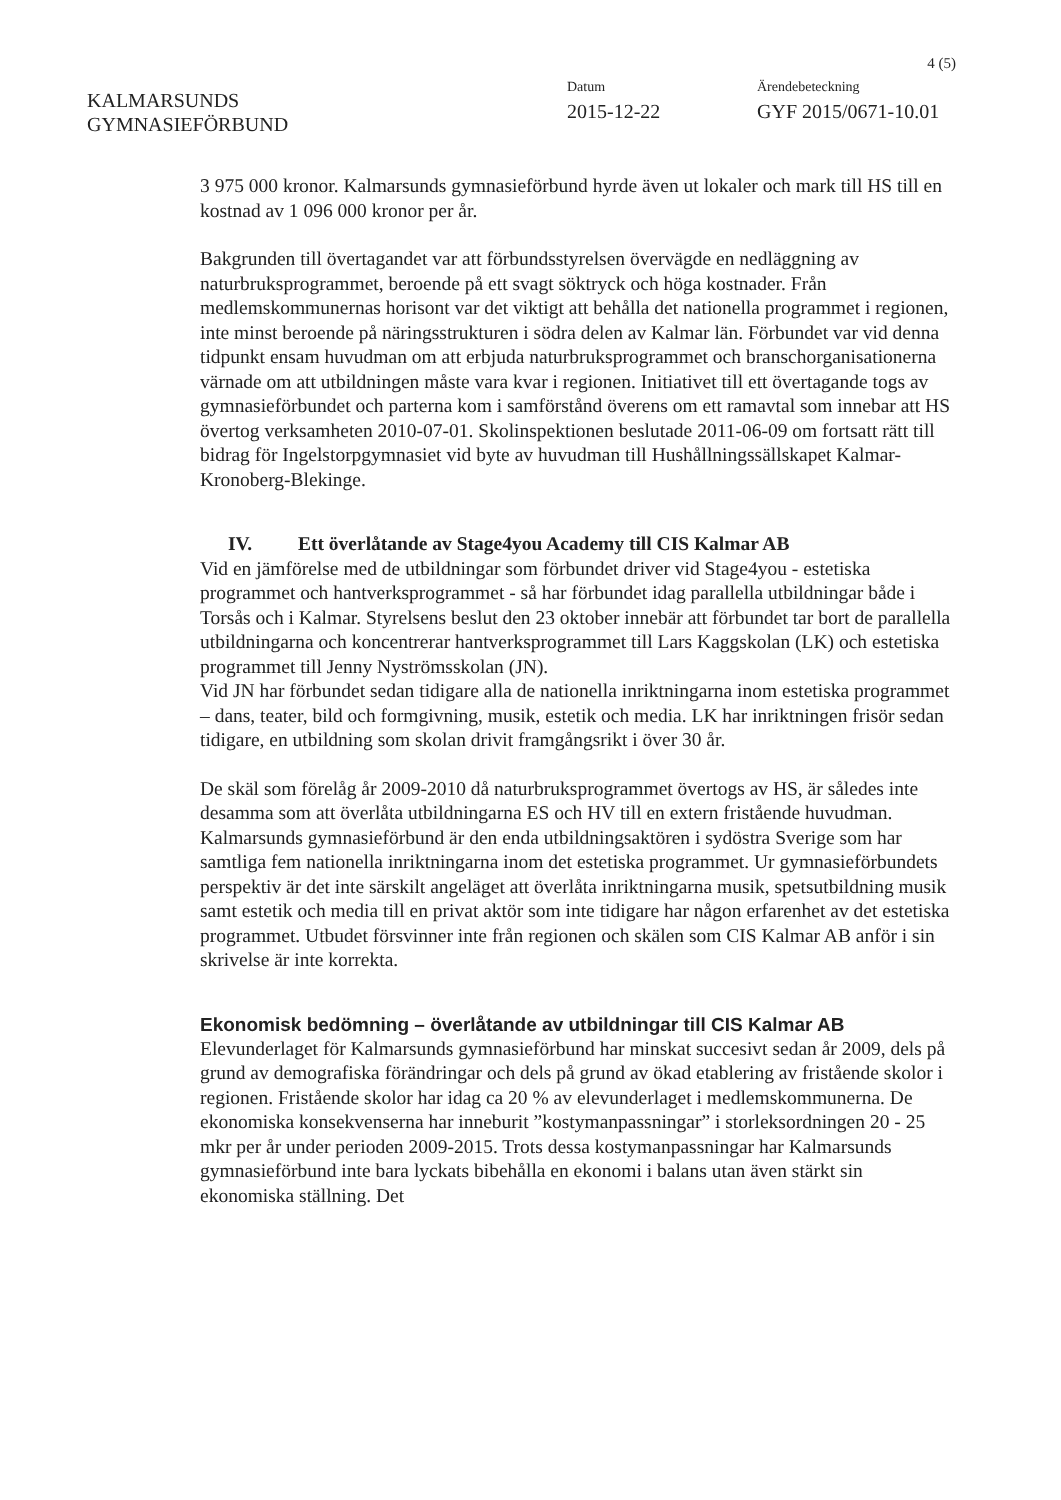4 (5)
KALMARSUNDS
GYMNASIEFÖRBUND
Datum
2015-12-22
Ärendebeteckning
GYF 2015/0671-10.01
3 975 000 kronor. Kalmarsunds gymnasieförbund hyrde även ut lokaler och mark till HS till en kostnad av 1 096 000 kronor per år.
Bakgrunden till övertagandet var att förbundsstyrelsen övervägde en nedläggning av naturbruksprogrammet, beroende på ett svagt söktryck och höga kostnader. Från medlemskommunernas horisont var det viktigt att behålla det nationella programmet i regionen, inte minst beroende på näringsstrukturen i södra delen av Kalmar län. Förbundet var vid denna tidpunkt ensam huvudman om att erbjuda naturbruksprogrammet och branschorganisationerna värnade om att utbildningen måste vara kvar i regionen. Initiativet till ett övertagande togs av gymnasieförbundet och parterna kom i samförstånd överens om ett ramavtal som innebar att HS övertog verksamheten 2010-07-01. Skolinspektionen beslutade 2011-06-09 om fortsatt rätt till bidrag för Ingelstorpgymnasiet vid byte av huvudman till Hushållningssällskapet Kalmar-Kronoberg-Blekinge.
IV. Ett överlåtande av Stage4you Academy till CIS Kalmar AB
Vid en jämförelse med de utbildningar som förbundet driver vid Stage4you - estetiska programmet och hantverksprogrammet - så har förbundet idag parallella utbildningar både i Torsås och i Kalmar. Styrelsens beslut den 23 oktober innebär att förbundet tar bort de parallella utbildningarna och koncentrerar hantverksprogrammet till Lars Kaggskolan (LK) och estetiska programmet till Jenny Nyströmsskolan (JN).
Vid JN har förbundet sedan tidigare alla de nationella inriktningarna inom estetiska programmet – dans, teater, bild och formgivning, musik, estetik och media. LK har inriktningen frisör sedan tidigare, en utbildning som skolan drivit framgångsrikt i över 30 år.
De skäl som förelåg år 2009-2010 då naturbruksprogrammet övertogs av HS, är således inte desamma som att överlåta utbildningarna ES och HV till en extern fristående huvudman. Kalmarsunds gymnasieförbund är den enda utbildningsaktören i sydöstra Sverige som har samtliga fem nationella inriktningarna inom det estetiska programmet. Ur gymnasieförbundets perspektiv är det inte särskilt angeläget att överlåta inriktningarna musik, spetsutbildning musik samt estetik och media till en privat aktör som inte tidigare har någon erfarenhet av det estetiska programmet. Utbudet försvinner inte från regionen och skälen som CIS Kalmar AB anför i sin skrivelse är inte korrekta.
Ekonomisk bedömning – överlåtande av utbildningar till CIS Kalmar AB
Elevunderlaget för Kalmarsunds gymnasieförbund har minskat succesivt sedan år 2009, dels på grund av demografiska förändringar och dels på grund av ökad etablering av fristående skolor i regionen. Fristående skolor har idag ca 20 % av elevunderlaget i medlemskommunerna. De ekonomiska konsekvenserna har inneburit ”kostymanpassningar” i storleksordningen 20 - 25 mkr per år under perioden 2009-2015. Trots dessa kostymanpassningar har Kalmarsunds gymnasieförbund inte bara lyckats bibehålla en ekonomi i balans utan även stärkt sin ekonomiska ställning. Det